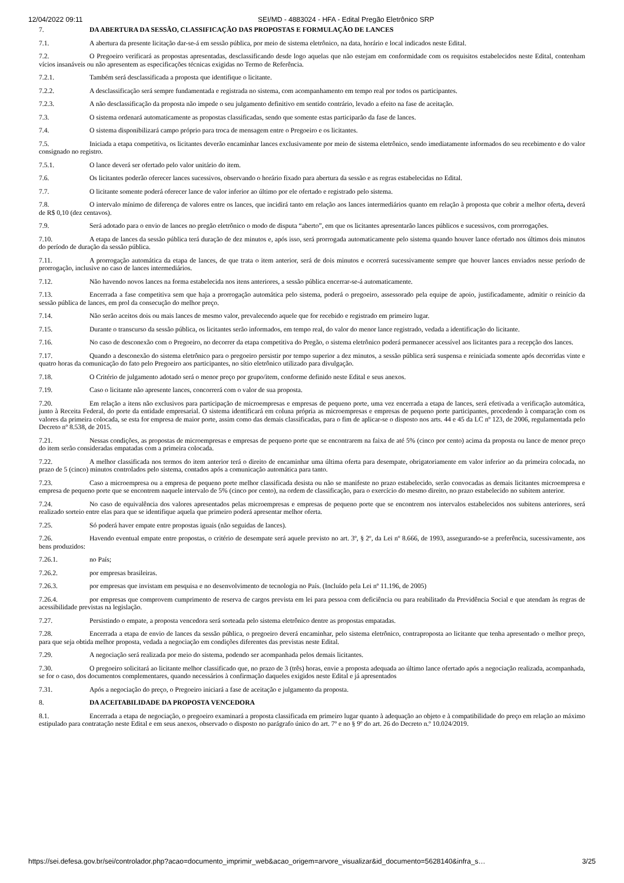12/04/2022 09:11 SEI/MD - 4883024 - HFA - Edital Pregão Eletrônico SRP
7. DA ABERTURA DA SESSÃO, CLASSIFICAÇÃO DAS PROPOSTAS E FORMULAÇÃO DE LANCES
7.1. A abertura da presente licitação dar-se-á em sessão pública, por meio de sistema eletrônico, na data, horário e local indicados neste Edital.
7.2. O Pregoeiro verificará as propostas apresentadas, desclassificando desde logo aquelas que não estejam em conformidade com os requisitos estabelecidos neste Edital, contenham vícios insanáveis ou não apresentem as especificações técnicas exigidas no Termo de Referência.
7.2.1. Também será desclassificada a proposta que identifique o licitante.
7.2.2. A desclassificação será sempre fundamentada e registrada no sistema, com acompanhamento em tempo real por todos os participantes.
7.2.3. A não desclassificação da proposta não impede o seu julgamento definitivo em sentido contrário, levado a efeito na fase de aceitação.
7.3. O sistema ordenará automaticamente as propostas classificadas, sendo que somente estas participarão da fase de lances.
7.4. O sistema disponibilizará campo próprio para troca de mensagem entre o Pregoeiro e os licitantes.
7.5. Iniciada a etapa competitiva, os licitantes deverão encaminhar lances exclusivamente por meio de sistema eletrônico, sendo imediatamente informados do seu recebimento e do valor consignado no registro.
7.5.1. O lance deverá ser ofertado pelo valor unitário do item.
7.6. Os licitantes poderão oferecer lances sucessivos, observando o horário fixado para abertura da sessão e as regras estabelecidas no Edital.
7.7. O licitante somente poderá oferecer lance de valor inferior ao último por ele ofertado e registrado pelo sistema.
7.8. O intervalo mínimo de diferença de valores entre os lances, que incidirá tanto em relação aos lances intermediários quanto em relação à proposta que cobrir a melhor oferta, deverá de R$ 0,10 (dez centavos).
7.9. Será adotado para o envio de lances no pregão eletrônico o modo de disputa “aberto”, em que os licitantes apresentarão lances públicos e sucessivos, com prorrogações.
7.10. A etapa de lances da sessão pública terá duração de dez minutos e, após isso, será prorrogada automaticamente pelo sistema quando houver lance ofertado nos últimos dois minutos do período de duração da sessão pública.
7.11. A prorrogação automática da etapa de lances, de que trata o item anterior, será de dois minutos e ocorrerá sucessivamente sempre que houver lances enviados nesse período de prorrogação, inclusive no caso de lances intermediários.
7.12. Não havendo novos lances na forma estabelecida nos itens anteriores, a sessão pública encerrar-se-á automaticamente.
7.13. Encerrada a fase competitiva sem que haja a prorrogação automática pelo sistema, poderá o pregoeiro, assessorado pela equipe de apoio, justificadamente, admitir o reinício da sessão pública de lances, em prol da consecução do melhor preço.
7.14. Não serão aceitos dois ou mais lances de mesmo valor, prevalecendo aquele que for recebido e registrado em primeiro lugar.
7.15. Durante o transcurso da sessão pública, os licitantes serão informados, em tempo real, do valor do menor lance registrado, vedada a identificação do licitante.
7.16. No caso de desconexão com o Pregoeiro, no decorrer da etapa competitiva do Pregão, o sistema eletrônico poderá permanecer acessível aos licitantes para a recepção dos lances.
7.17. Quando a desconexão do sistema eletrônico para o pregoeiro persistir por tempo superior a dez minutos, a sessão pública será suspensa e reiniciada somente após decorridas vinte e quatro horas da comunicação do fato pelo Pregoeiro aos participantes, no sítio eletrônico utilizado para divulgação.
7.18. O Critério de julgamento adotado será o menor preço por grupo/item, conforme definido neste Edital e seus anexos.
7.19. Caso o licitante não apresente lances, concorrerá com o valor de sua proposta.
7.20. Em relação a itens não exclusivos para participação de microempresas e empresas de pequeno porte, uma vez encerrada a etapa de lances, será efetivada a verificação automática, junto à Receita Federal, do porte da entidade empresarial. O sistema identificará em coluna própria as microempresas e empresas de pequeno porte participantes, procedendo à comparação com os valores da primeira colocada, se esta for empresa de maior porte, assim como das demais classificadas, para o fim de aplicar-se o disposto nos arts. 44 e 45 da LC nº 123, de 2006, regulamentada pelo Decreto nº 8.538, de 2015.
7.21. Nessas condições, as propostas de microempresas e empresas de pequeno porte que se encontrarem na faixa de até 5% (cinco por cento) acima da proposta ou lance de menor preço do item serão consideradas empatadas com a primeira colocada.
7.22. A melhor classificada nos termos do item anterior terá o direito de encaminhar uma última oferta para desempate, obrigatoriamente em valor inferior ao da primeira colocada, no prazo de 5 (cinco) minutos controlados pelo sistema, contados após a comunicação automática para tanto.
7.23. Caso a microempresa ou a empresa de pequeno porte melhor classificada desista ou não se manifeste no prazo estabelecido, serão convocadas as demais licitantes microempresa e empresa de pequeno porte que se encontrem naquele intervalo de 5% (cinco por cento), na ordem de classificação, para o exercício do mesmo direito, no prazo estabelecido no subitem anterior.
7.24. No caso de equivalência dos valores apresentados pelas microempresas e empresas de pequeno porte que se encontrem nos intervalos estabelecidos nos subitens anteriores, será realizado sorteio entre elas para que se identifique aquela que primeiro poderá apresentar melhor oferta.
7.25. Só poderá haver empate entre propostas iguais (não seguidas de lances).
7.26. Havendo eventual empate entre propostas, o critério de desempate será aquele previsto no art. 3º, § 2º, da Lei nº 8.666, de 1993, assegurando-se a preferência, sucessivamente, aos bens produzidos:
7.26.1. no País;
7.26.2. por empresas brasileiras.
7.26.3. por empresas que invistam em pesquisa e no desenvolvimento de tecnologia no País. (Incluído pela Lei nº 11.196, de 2005)
7.26.4. por empresas que comprovem cumprimento de reserva de cargos prevista em lei para pessoa com deficiência ou para reabilitado da Previdência Social e que atendam às regras de acessibilidade previstas na legislação.
7.27. Persistindo o empate, a proposta vencedora será sorteada pelo sistema eletrônico dentre as propostas empatadas.
7.28. Encerrada a etapa de envio de lances da sessão pública, o pregoeiro deverá encaminhar, pelo sistema eletrônico, contraproposta ao licitante que tenha apresentado o melhor preço, para que seja obtida melhor proposta, vedada a negociação em condições diferentes das previstas neste Edital.
7.29. A negociação será realizada por meio do sistema, podendo ser acompanhada pelos demais licitantes.
7.30. O pregoeiro solicitará ao licitante melhor classificado que, no prazo de 3 (três) horas, envie a proposta adequada ao último lance ofertado após a negociação realizada, acompanhada, se for o caso, dos documentos complementares, quando necessários à confirmação daqueles exigidos neste Edital e já apresentados
7.31. Após a negociação do preço, o Pregoeiro iniciará a fase de aceitação e julgamento da proposta.
8. DA ACEITABILIDADE DA PROPOSTA VENCEDORA
8.1. Encerrada a etapa de negociação, o pregoeiro examinará a proposta classificada em primeiro lugar quanto à adequação ao objeto e à compatibilidade do preço em relação ao máximo estipulado para contratação neste Edital e em seus anexos, observado o disposto no parágrafo único do art. 7º e no § 9º do art. 26 do Decreto n.º 10.024/2019.
https://sei.defesa.gov.br/sei/controlador.php?acao=documento_imprimir_web&acao_origem=arvore_visualizar&id_documento=5628140&infra_s… 3/25